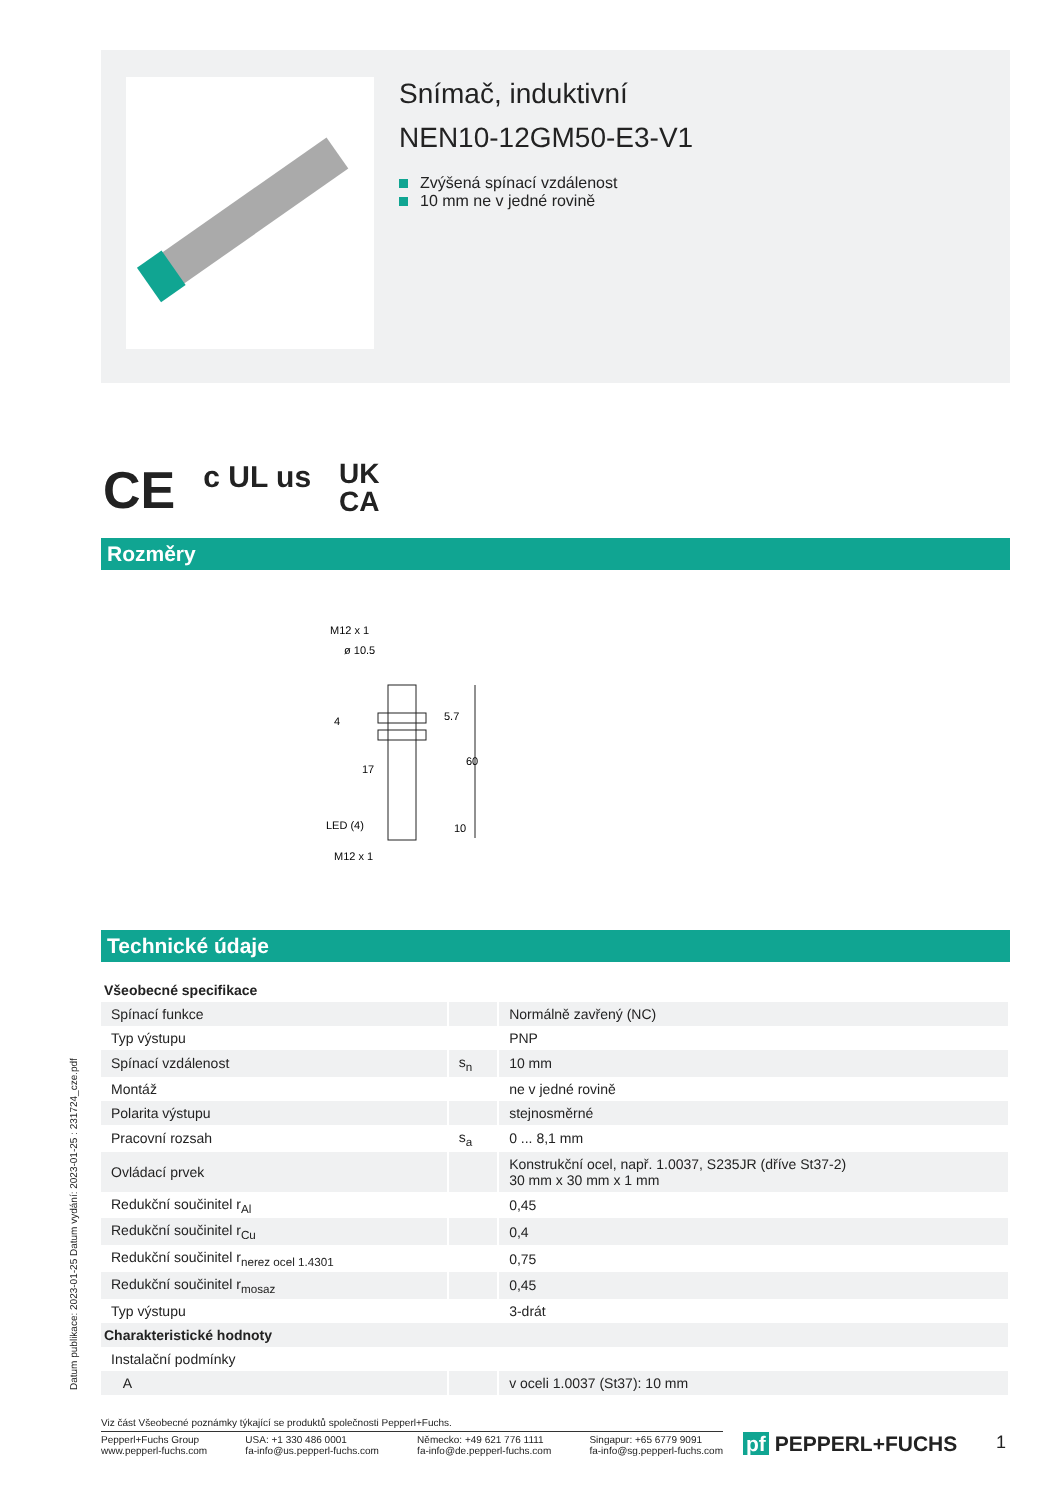Snímač, induktivní
NEN10-12GM50-E3-V1
Zvýšená spínací vzdálenost
10 mm ne v jedné rovině
CE c UL us UK
CA
Rozměry
M12 x 1
ø 10.5
60
5.7
4
17
LED (4)
10
M12 x 1
Technické údaje
| Všeobecné specifikace | | |
| Spínací funkce | | Normálně zavřený (NC) |
| Typ výstupu | | PNP |
| Spínací vzdálenost | s<sub>n</sub> | 10 mm |
| Montáž | | ne v jedné rovině |
| Polarita výstupu | | stejnosměrné |
| Pracovní rozsah | s<sub>a</sub> | 0 ... 8,1 mm |
| Ovládací prvek | | Konstrukční ocel, např. 1.0037, S235JR (dříve St37-2) 30 mm x 30 mm x 1 mm |
| Redukční součinitel r<sub>Al</sub> | | 0,45 |
| Redukční součinitel r<sub>Cu</sub> | | 0,4 |
| Redukční součinitel r<sub>nerez ocel 1.4301</sub> | | 0,75 |
| Redukční součinitel r<sub>mosaz</sub> | | 0,45 |
| Typ výstupu | | 3-drát |
| Charakteristické hodnoty | | |
| Instalační podmínky | | |
| A | | v oceli 1.0037 (St37): 10 mm |
Datum publikace: 2023-01-25 Datum vydání: 2023-01-25 : 231724_cze.pdf
Viz část Všeobecné poznámky týkající se produktů společnosti Pepperl+Fuchs.
Pepperl+Fuchs Group
www.pepperl-fuchs.com USA: +1 330 486 0001
fa-info@us.pepperl-fuchs.com Německo: +49 621 776 1111
fa-info@de.pepperl-fuchs.com Singapur: +65 6779 9091
fa-info@sg.pepperl-fuchs.com
pf PEPPERL+FUCHS 1